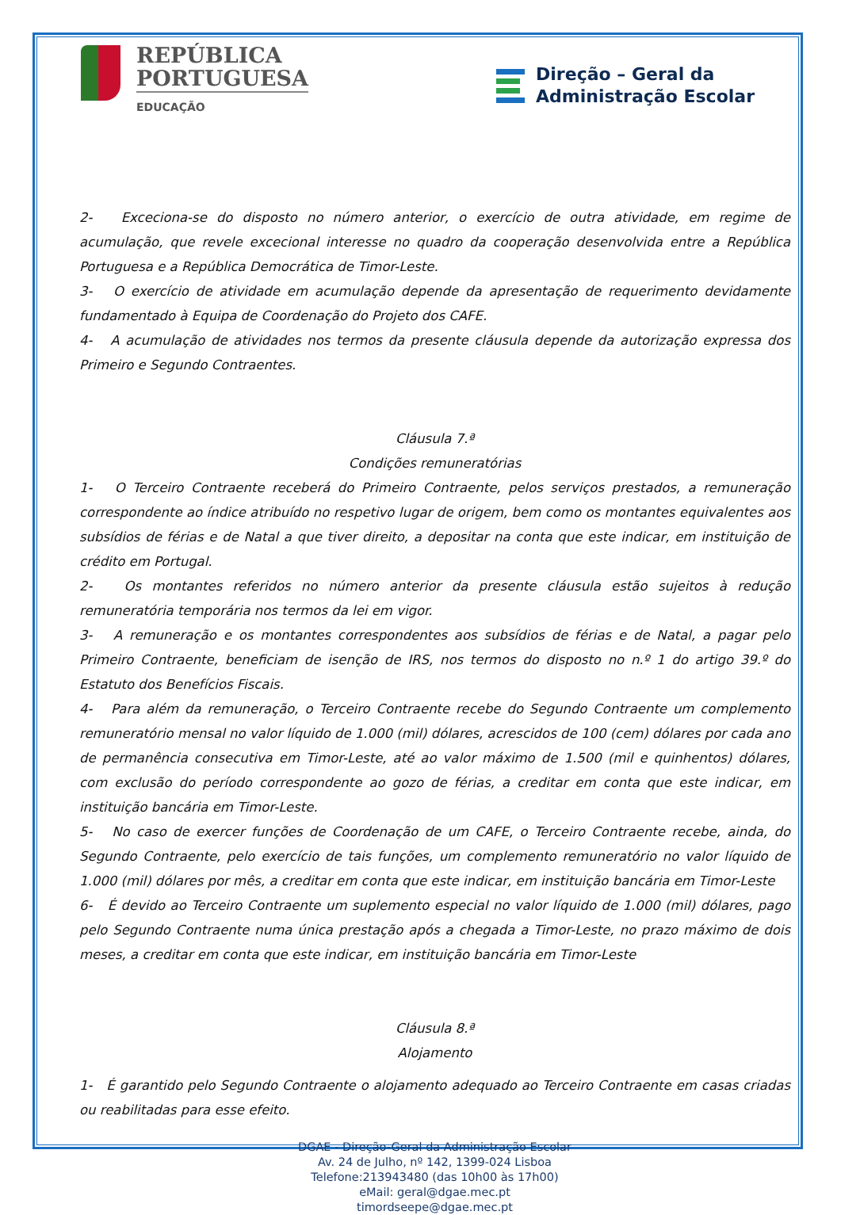REPÚBLICA
PORTUGUESA
EDUCAÇÃO
Direção – Geral da
Administração Escolar
2- Exceciona-se do disposto no número anterior, o exercício de outra atividade, em regime de acumulação, que revele excecional interesse no quadro da cooperação desenvolvida entre a República Portuguesa e a República Democrática de Timor-Leste.
3- O exercício de atividade em acumulação depende da apresentação de requerimento devidamente fundamentado à Equipa de Coordenação do Projeto dos CAFE.
4- A acumulação de atividades nos termos da presente cláusula depende da autorização expressa dos Primeiro e Segundo Contraentes.
Cláusula 7.ª
Condições remuneratórias
1- O Terceiro Contraente receberá do Primeiro Contraente, pelos serviços prestados, a remuneração correspondente ao índice atribuído no respetivo lugar de origem, bem como os montantes equivalentes aos subsídios de férias e de Natal a que tiver direito, a depositar na conta que este indicar, em instituição de crédito em Portugal.
2- Os montantes referidos no número anterior da presente cláusula estão sujeitos à redução remuneratória temporária nos termos da lei em vigor.
3- A remuneração e os montantes correspondentes aos subsídios de férias e de Natal, a pagar pelo Primeiro Contraente, beneficiam de isenção de IRS, nos termos do disposto no n.º 1 do artigo 39.º do Estatuto dos Benefícios Fiscais.
4- Para além da remuneração, o Terceiro Contraente recebe do Segundo Contraente um complemento remuneratório mensal no valor líquido de 1.000 (mil) dólares, acrescidos de 100 (cem) dólares por cada ano de permanência consecutiva em Timor-Leste, até ao valor máximo de 1.500 (mil e quinhentos) dólares, com exclusão do período correspondente ao gozo de férias, a creditar em conta que este indicar, em instituição bancária em Timor-Leste.
5- No caso de exercer funções de Coordenação de um CAFE, o Terceiro Contraente recebe, ainda, do Segundo Contraente, pelo exercício de tais funções, um complemento remuneratório no valor líquido de 1.000 (mil) dólares por mês, a creditar em conta que este indicar, em instituição bancária em Timor-Leste
6- É devido ao Terceiro Contraente um suplemento especial no valor líquido de 1.000 (mil) dólares, pago pelo Segundo Contraente numa única prestação após a chegada a Timor-Leste, no prazo máximo de dois meses, a creditar em conta que este indicar, em instituição bancária em Timor-Leste
Cláusula 8.ª
Alojamento
1- É garantido pelo Segundo Contraente o alojamento adequado ao Terceiro Contraente em casas criadas ou reabilitadas para esse efeito.
DGAE - Direção-Geral da Administração Escolar
Av. 24 de Julho, nº 142, 1399-024 Lisboa
Telefone:213943480 (das 10h00 às 17h00)
eMail: geral@dgae.mec.pt
timordseepe@dgae.mec.pt